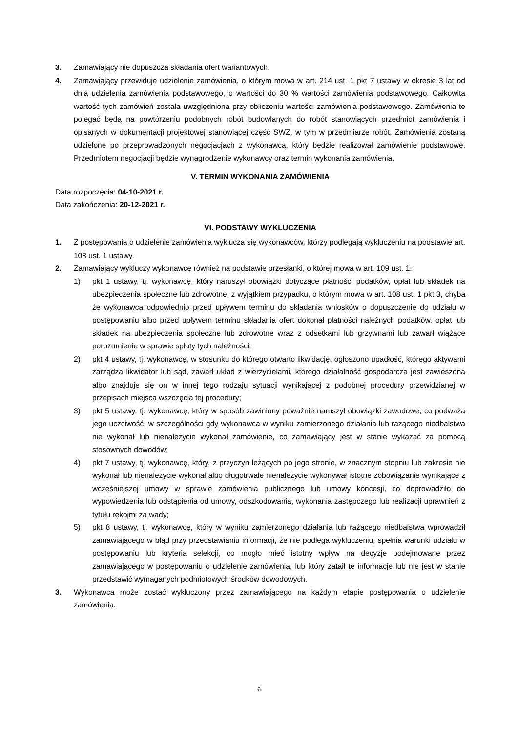3. Zamawiający nie dopuszcza składania ofert wariantowych.
4. Zamawiający przewiduje udzielenie zamówienia, o którym mowa w art. 214 ust. 1 pkt 7 ustawy w okresie 3 lat od dnia udzielenia zamówienia podstawowego, o wartości do 30 % wartości zamówienia podstawowego. Całkowita wartość tych zamówień została uwzględniona przy obliczeniu wartości zamówienia podstawowego. Zamówienia te polegać będą na powtórzeniu podobnych robót budowlanych do robót stanowiących przedmiot zamówienia i opisanych w dokumentacji projektowej stanowiącej część SWZ, w tym w przedmiarze robót. Zamówienia zostaną udzielone po przeprowadzonych negocjacjach z wykonawcą, który będzie realizował zamówienie podstawowe. Przedmiotem negocjacji będzie wynagrodzenie wykonawcy oraz termin wykonania zamówienia.
V. TERMIN WYKONANIA ZAMÓWIENIA
Data rozpoczęcia: 04-10-2021 r.
Data zakończenia: 20-12-2021 r.
VI. PODSTAWY WYKLUCZENIA
1. Z postępowania o udzielenie zamówienia wyklucza się wykonawców, którzy podlegają wykluczeniu na podstawie art. 108 ust. 1 ustawy.
2. Zamawiający wykluczy wykonawcę również na podstawie przesłanki, o której mowa w art. 109 ust. 1:
1) pkt 1 ustawy, tj. wykonawcę, który naruszył obowiązki dotyczące płatności podatków, opłat lub składek na ubezpieczenia społeczne lub zdrowotne, z wyjątkiem przypadku, o którym mowa w art. 108 ust. 1 pkt 3, chyba że wykonawca odpowiednio przed upływem terminu do składania wniosków o dopuszczenie do udziału w postępowaniu albo przed upływem terminu składania ofert dokonał płatności należnych podatków, opłat lub składek na ubezpieczenia społeczne lub zdrowotne wraz z odsetkami lub grzywnami lub zawarł wiążące porozumienie w sprawie spłaty tych należności;
2) pkt 4 ustawy, tj. wykonawcę, w stosunku do którego otwarto likwidację, ogłoszono upadłość, którego aktywami zarządza likwidator lub sąd, zawarł układ z wierzycielami, którego działalność gospodarcza jest zawieszona albo znajduje się on w innej tego rodzaju sytuacji wynikającej z podobnej procedury przewidzianej w przepisach miejsca wszczęcia tej procedury;
3) pkt 5 ustawy, tj. wykonawcę, który w sposób zawiniony poważnie naruszył obowiązki zawodowe, co podważa jego uczciwość, w szczególności gdy wykonawca w wyniku zamierzonego działania lub rażącego niedbalstwa nie wykonał lub nienależycie wykonał zamówienie, co zamawiający jest w stanie wykazać za pomocą stosownych dowodów;
4) pkt 7 ustawy, tj. wykonawcę, który, z przyczyn leżących po jego stronie, w znacznym stopniu lub zakresie nie wykonał lub nienależycie wykonał albo długotrwale nienależycie wykonywał istotne zobowiązanie wynikające z wcześniejszej umowy w sprawie zamówienia publicznego lub umowy koncesji, co doprowadziło do wypowiedzenia lub odstąpienia od umowy, odszkodowania, wykonania zastępczego lub realizacji uprawnień z tytułu rękojmi za wady;
5) pkt 8 ustawy, tj. wykonawcę, który w wyniku zamierzonego działania lub rażącego niedbalstwa wprowadził zamawiającego w błąd przy przedstawianiu informacji, że nie podlega wykluczeniu, spełnia warunki udziału w postępowaniu lub kryteria selekcji, co mogło mieć istotny wpływ na decyzje podejmowane przez zamawiającego w postępowaniu o udzielenie zamówienia, lub który zataił te informacje lub nie jest w stanie przedstawić wymaganych podmiotowych środków dowodowych.
3. Wykonawca może zostać wykluczony przez zamawiającego na każdym etapie postępowania o udzielenie zamówienia.
6